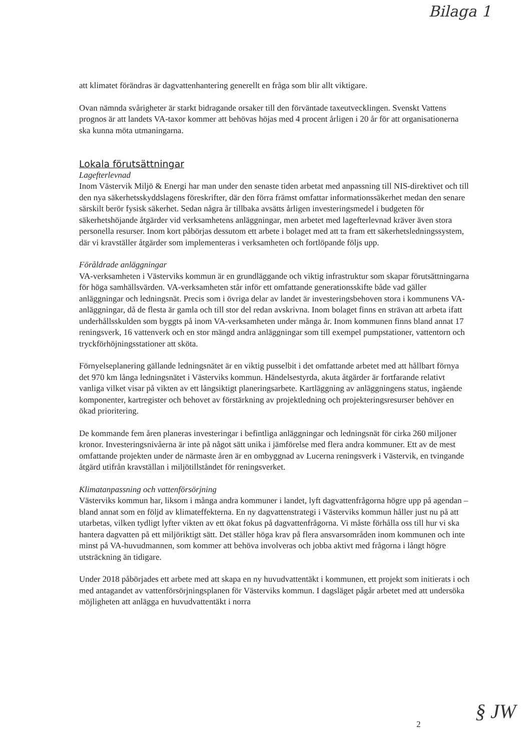Bilaga 1
att klimatet förändras är dagvattenhantering generellt en fråga som blir allt viktigare.
Ovan nämnda svårigheter är starkt bidragande orsaker till den förväntade taxeutvecklingen. Svenskt Vattens prognos är att landets VA-taxor kommer att behövas höjas med 4 procent årligen i 20 år för att organisationerna ska kunna möta utmaningarna.
Lokala förutsättningar
Lagefterlevnad
Inom Västervik Miljö & Energi har man under den senaste tiden arbetat med anpassning till NIS-direktivet och till den nya säkerhetsskyddslagens föreskrifter, där den förra främst omfattar informationssäkerhet medan den senare särskilt berör fysisk säkerhet. Sedan några år tillbaka avsätts årligen investeringsmedel i budgeten för säkerhetshöjande åtgärder vid verksamhetens anläggningar, men arbetet med lagefterlevnad kräver även stora personella resurser. Inom kort påbörjas dessutom ett arbete i bolaget med att ta fram ett säkerhetsledningssystem, där vi kravställer åtgärder som implementeras i verksamheten och fortlöpande följs upp.
Föråldrade anläggningar
VA-verksamheten i Västerviks kommun är en grundläggande och viktig infrastruktur som skapar förutsättningarna för höga samhällsvärden. VA-verksamheten står inför ett omfattande generationsskifte både vad gäller anläggningar och ledningsnät. Precis som i övriga delar av landet är investeringsbehoven stora i kommunens VA-anläggningar, då de flesta är gamla och till stor del redan avskrivna. Inom bolaget finns en strävan att arbeta ifatt underhållsskulden som byggts på inom VA-verksamheten under många år. Inom kommunen finns bland annat 17 reningsverk, 16 vattenverk och en stor mängd andra anläggningar som till exempel pumpstationer, vattentorn och tryckförhöjningsstationer att sköta.
Förnyelseplanering gällande ledningsnätet är en viktig pusselbit i det omfattande arbetet med att hållbart förnya det 970 km långa ledningsnätet i Västerviks kommun. Händelsestyrda, akuta åtgärder är fortfarande relativt vanliga vilket visar på vikten av ett långsiktigt planeringsarbete. Kartläggning av anläggningens status, ingående komponenter, kartregister och behovet av förstärkning av projektledning och projekteringsresurser behöver en ökad prioritering.
De kommande fem åren planeras investeringar i befintliga anläggningar och ledningsnät för cirka 260 miljoner kronor. Investeringsnivåerna är inte på något sätt unika i jämförelse med flera andra kommuner. Ett av de mest omfattande projekten under de närmaste åren är en ombyggnad av Lucerna reningsverk i Västervik, en tvingande åtgärd utifrån kravställan i miljötillståndet för reningsverket.
Klimatanpassning och vattenförsörjning
Västerviks kommun har, liksom i många andra kommuner i landet, lyft dagvattenfrågorna högre upp på agendan – bland annat som en följd av klimateffekterna. En ny dagvattenstrategi i Västerviks kommun håller just nu på att utarbetas, vilken tydligt lyfter vikten av ett ökat fokus på dagvattenfrågorna. Vi måste förhålla oss till hur vi ska hantera dagvatten på ett miljöriktigt sätt. Det ställer höga krav på flera ansvarsområden inom kommunen och inte minst på VA-huvudmannen, som kommer att behöva involveras och jobba aktivt med frågorna i långt högre utsträckning än tidigare.
Under 2018 påbörjades ett arbete med att skapa en ny huvudvattentäkt i kommunen, ett projekt som initierats i och med antagandet av vattenförsörjningsplanen för Västerviks kommun. I dagsläget pågår arbetet med att undersöka möjligheten att anlägga en huvudvattentäkt i norra
2 § JW